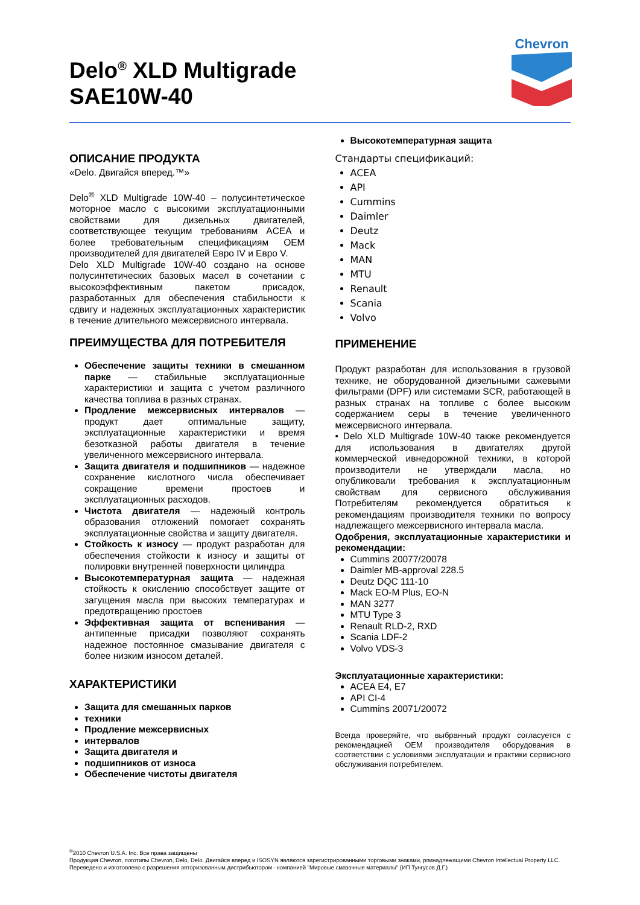Delo<sup>®</sup> XLD Multigrade
SAE10W-40
Chevron
ОПИСАНИЕ ПРОДУКТА
«Delo. Двигайся вперед.™»
Delo<sup>®</sup> XLD Multigrade 10W-40 – полусинтетическое моторное масло с высокими эксплуатационными свойствами для дизельных двигателей, соответствующее текущим требованиям ACEA и более требовательным спецификациям OEM производителей для двигателей Евро IV и Евро V.
Delo XLD Multigrade 10W-40 создано на основе полусинтетических базовых масел в сочетании с высокоэффективным пакетом присадок, разработанных для обеспечения стабильности к сдвигу и надежных эксплуатационных характеристик в течение длительного межсервисного интервала.
ПРЕИМУЩЕСТВА ДЛЯ ПОТРЕБИТЕЛЯ
Обеспечение защиты техники в смешанном парке — стабильные эксплуатационные характеристики и защита с учетом различного качества топлива в разных странах.
Продление межсервисных интервалов — продукт дает оптимальные защиту, эксплуатационные характеристики и время безотказной работы двигателя в течение увеличенного межсервисного интервала.
Защита двигателя и подшипников — надежное сохранение кислотного числа обеспечивает сокращение времени простоев и эксплуатационных расходов.
Чистота двигателя — надежный контроль образования отложений помогает сохранять эксплуатационные свойства и защиту двигателя.
Стойкость к износу — продукт разработан для обеспечения стойкости к износу и защиты от полировки внутренней поверхности цилиндра
Высокотемпературная защита — надежная стойкость к окислению способствует защите от загущения масла при высоких температурах и предотвращению простоев
Эффективная защита от вспенивания — антипенные присадки позволяют сохранять надежное постоянное смазывание двигателя с более низким износом деталей.
ХАРАКТЕРИСТИКИ
Защита для смешанных парков
техники
Продление межсервисных
интервалов
Защита двигателя и
подшипников от износа
Обеспечение чистоты двигателя
Высокотемпературная защита
Стандарты спецификаций:
ACEA
API
Cummins
Daimler
Deutz
Mack
MAN
MTU
Renault
Scania
Volvo
ПРИМЕНЕНИЕ
Продукт разработан для использования в грузовой технике, не оборудованной дизельными сажевыми фильтрами (DPF) или системами SCR, работающей в разных странах на топливе с более высоким содержанием серы в течение увеличенного межсервисного интервала.
• Delo XLD Multigrade 10W-40 также рекомендуется для использования в двигателях другой коммерческой ивнедорожной техники, в которой производители не утверждали масла, но опубликовали требования к эксплуатационным свойствам для сервисного обслуживания Потребителям рекомендуется обратиться к рекомендациям производителя техники по вопросу надлежащего межсервисного интервала масла.
Одобрения, эксплуатационные характеристики и рекомендации:
Cummins 20077/20078
Daimler MB-approval 228.5
Deutz DQC 111-10
Mack EO-M Plus, EO-N
MAN 3277
MTU Type 3
Renault RLD-2, RXD
Scania LDF-2
Volvo VDS-3
Эксплуатационные характеристики:
ACEA E4, E7
API CI-4
Cummins 20071/20072
Всегда проверяйте, что выбранный продукт согласуется с рекомендацией OEM производителя оборудования в соответствии с условиями эксплуатации и практики сервисного обслуживания потребителем.
<sup>©</sup>2010 Chevron U.S.A. Inc. Все права защищены
Продукция Chevron, логотипы Chevron, Delo, Delo. Двигайся вперед и ISOSYN являются зарегистрированными торговыми знаками, рпинадлежащими Chevron Intellectual Property LLC. Переведено и изготовлено с разрешения авторизованным дистрибьютором - компанией "Мировые смазочные материалы" (ИП Тунгусов Д.Г.)